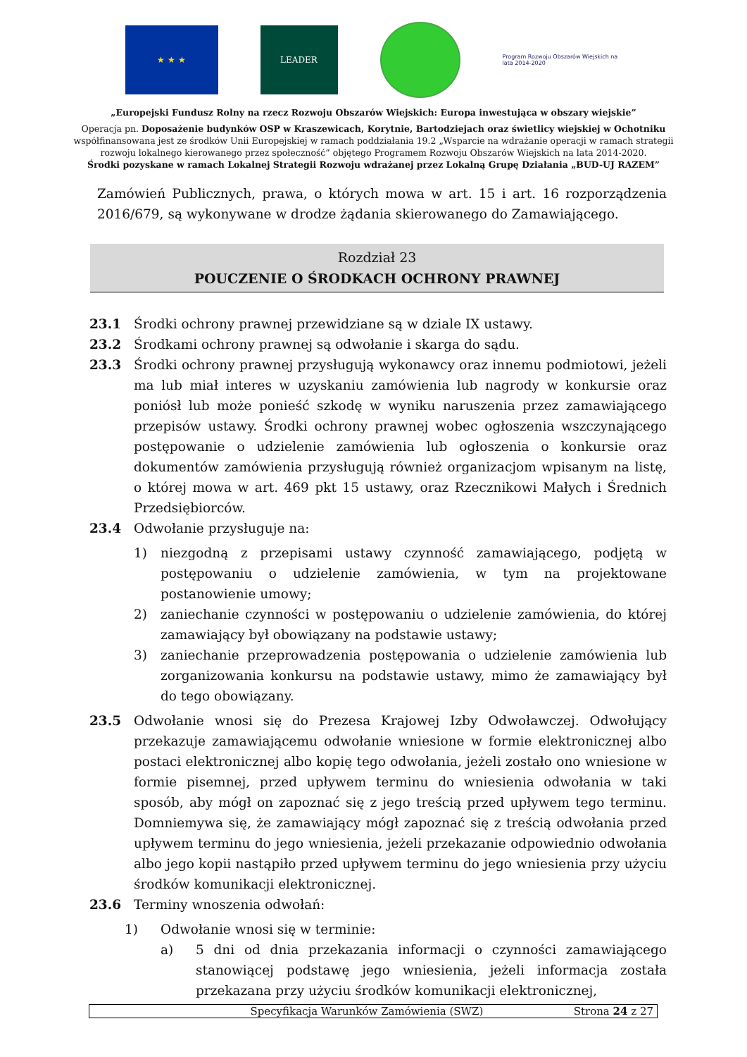★ ★ ★ LEADER
Program Rozwoju Obszarów Wiejskich na lata 2014-2020
„Europejski Fundusz Rolny na rzecz Rozwoju Obszarów Wiejskich: Europa inwestująca w obszary wiejskie”
Operacja pn. Doposażenie budynków OSP w Kraszewicach, Korytnie, Bartodziejach oraz świetlicy wiejskiej w Ochotniku
współfinansowana jest ze środków Unii Europejskiej w ramach poddziałania 19.2 „Wsparcie na wdrażanie operacji w ramach strategii
rozwoju lokalnego kierowanego przez społeczność” objętego Programem Rozwoju Obszarów Wiejskich na lata 2014-2020.
Środki pozyskane w ramach Lokalnej Strategii Rozwoju wdrażanej przez Lokalną Grupę Działania „BUD-UJ RAZEM”
Zamówień Publicznych, prawa, o których mowa w art. 15 i art. 16 rozporządzenia 2016/679, są wykonywane w drodze żądania skierowanego do Zamawiającego.
Rozdział 23
POUCZENIE O ŚRODKACH OCHRONY PRAWNEJ
23.1 Środki ochrony prawnej przewidziane są w dziale IX ustawy.
23.2 Środkami ochrony prawnej są odwołanie i skarga do sądu.
23.3 Środki ochrony prawnej przysługują wykonawcy oraz innemu podmiotowi, jeżeli ma lub miał interes w uzyskaniu zamówienia lub nagrody w konkursie oraz poniósł lub może ponieść szkodę w wyniku naruszenia przez zamawiającego przepisów ustawy. Środki ochrony prawnej wobec ogłoszenia wszczynającego postępowanie o udzielenie zamówienia lub ogłoszenia o konkursie oraz dokumentów zamówienia przysługują również organizacjom wpisanym na listę, o której mowa w art. 469 pkt 15 ustawy, oraz Rzecznikowi Małych i Średnich Przedsiębiorców.
23.4 Odwołanie przysługuje na:
1) niezgodną z przepisami ustawy czynność zamawiającego, podjętą w postępowaniu o udzielenie zamówienia, w tym na projektowane postanowienie umowy;
2) zaniechanie czynności w postępowaniu o udzielenie zamówienia, do której zamawiający był obowiązany na podstawie ustawy;
3) zaniechanie przeprowadzenia postępowania o udzielenie zamówienia lub zorganizowania konkursu na podstawie ustawy, mimo że zamawiający był do tego obowiązany.
23.5 Odwołanie wnosi się do Prezesa Krajowej Izby Odwoławczej. Odwołujący przekazuje zamawiającemu odwołanie wniesione w formie elektronicznej albo postaci elektronicznej albo kopię tego odwołania, jeżeli zostało ono wniesione w formie pisemnej, przed upływem terminu do wniesienia odwołania w taki sposób, aby mógł on zapoznać się z jego treścią przed upływem tego terminu. Domniemywa się, że zamawiający mógł zapoznać się z treścią odwołania przed upływem terminu do jego wniesienia, jeżeli przekazanie odpowiednio odwołania albo jego kopii nastąpiło przed upływem terminu do jego wniesienia przy użyciu środków komunikacji elektronicznej.
23.6 Terminy wnoszenia odwołań:
1) Odwołanie wnosi się w terminie:
a) 5 dni od dnia przekazania informacji o czynności zamawiającego stanowiącej podstawę jego wniesienia, jeżeli informacja została przekazana przy użyciu środków komunikacji elektronicznej,
Specyfikacja Warunków Zamówienia (SWZ) Strona 24 z 27